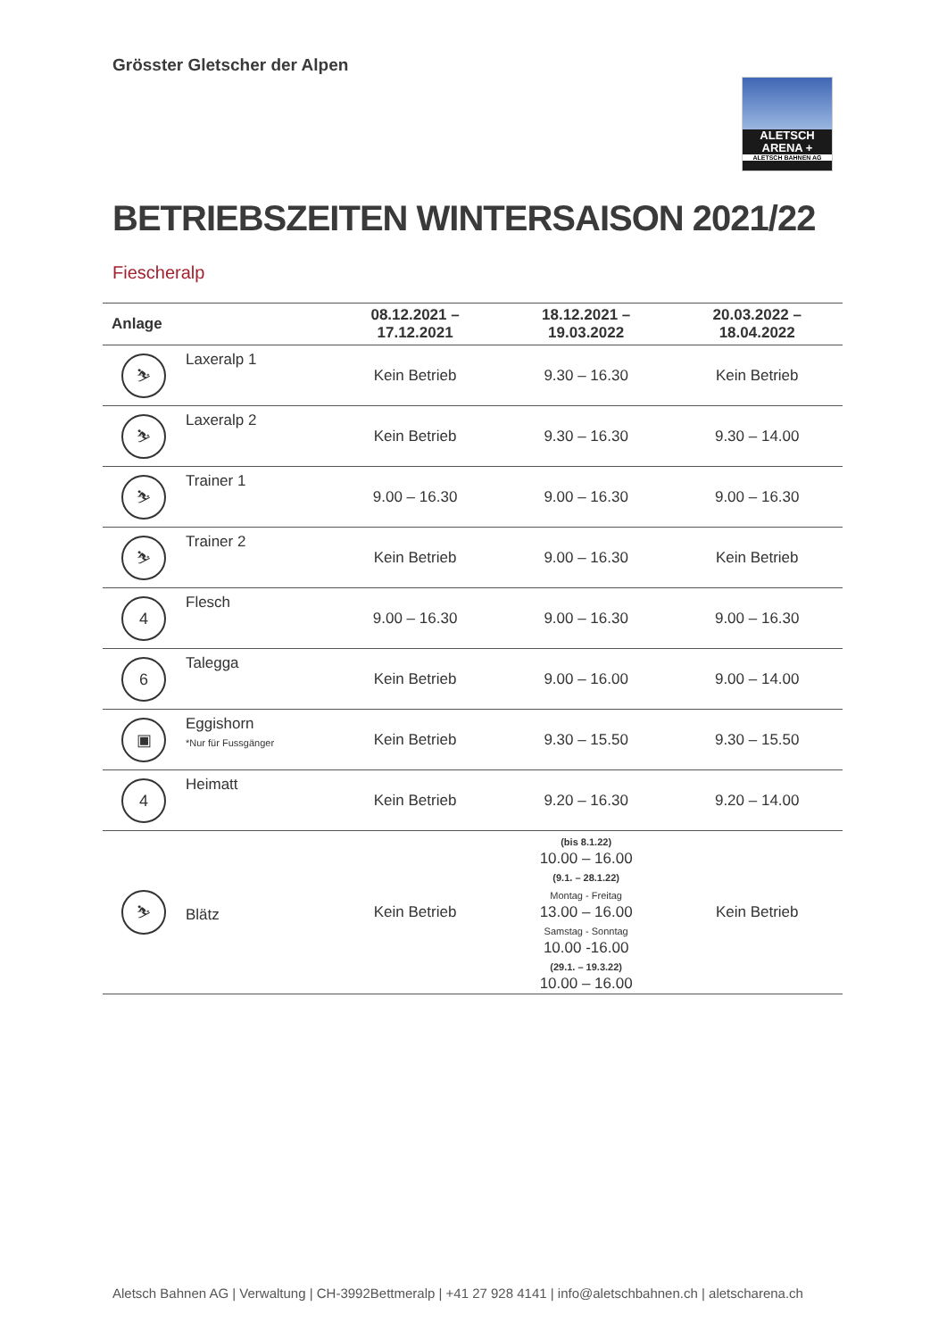Grösster Gletscher der Alpen
ALETSCH
ARENA +
ALETSCH BAHNEN AG
BETRIEBSZEITEN WINTERSAISON 2021/22
Fiescheralp
| Anlage | | 08.12.2021 – 17.12.2021 | 18.12.2021 – 19.03.2022 | 20.03.2022 – 18.04.2022 |
| --- | --- | --- | --- | --- |
| ⛷ | Laxeralp 1 | Kein Betrieb | 9.30 – 16.30 | Kein Betrieb |
| ⛷ | Laxeralp 2 | Kein Betrieb | 9.30 – 16.30 | 9.30 – 14.00 |
| ⛷ | Trainer 1 | 9.00 – 16.30 | 9.00 – 16.30 | 9.00 – 16.30 |
| ⛷ | Trainer 2 | Kein Betrieb | 9.00 – 16.30 | Kein Betrieb |
| 4 | Flesch | 9.00 – 16.30 | 9.00 – 16.30 | 9.00 – 16.30 |
| 6 | Talegga | Kein Betrieb | 9.00 – 16.00 | 9.00 – 14.00 |
| ▣ | Eggishorn *Nur für Fussgänger | Kein Betrieb | 9.30 – 15.50 | 9.30 – 15.50 |
| 4 | Heimatt | Kein Betrieb | 9.20 – 16.30 | 9.20 – 14.00 |
| ⛷ | Blätz | Kein Betrieb | (bis 8.1.22) 10.00 – 16.00 (9.1. – 28.1.22) Montag - Freitag 13.00 – 16.00 Samstag - Sonntag 10.00 -16.00 (29.1. – 19.3.22) 10.00 – 16.00 | Kein Betrieb |
Aletsch Bahnen AG | Verwaltung | CH-3992Bettmeralp | +41 27 928 4141 | info@aletschbahnen.ch | aletscharena.ch